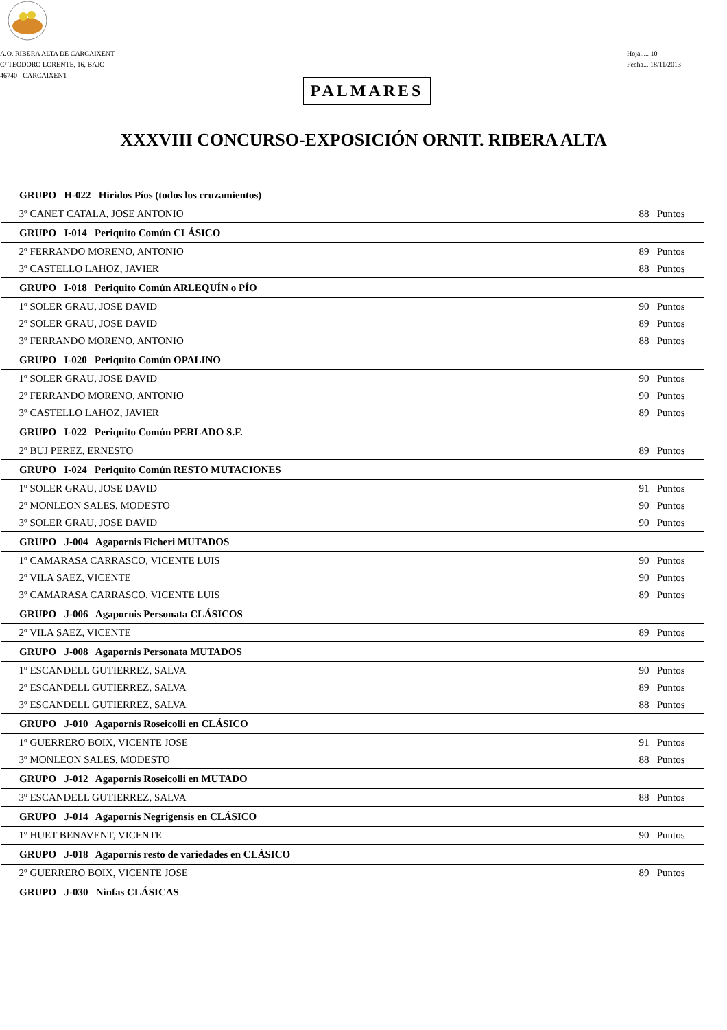A.O. RIBERA ALTA DE CARCAIXENT
C/ TEODORO LORENTE, 16, BAJO
46740 - CARCAIXENT
Hoja..... 10
Fecha... 18/11/2013
PALMARES
XXXVIII CONCURSO-EXPOSICIÓN ORNIT. RIBERA ALTA
| GRUPO H-022 Hiridos Píos (todos los cruzamientos) | |
| 3º CANET CATALA, JOSE ANTONIO | 88 Puntos |
| GRUPO I-014 Periquito Común CLÁSICO | |
| 2º FERRANDO MORENO, ANTONIO | 89 Puntos |
| 3º CASTELLO LAHOZ, JAVIER | 88 Puntos |
| GRUPO I-018 Periquito Común ARLEQUÍN o PÍO | |
| 1º SOLER GRAU, JOSE DAVID | 90 Puntos |
| 2º SOLER GRAU, JOSE DAVID | 89 Puntos |
| 3º FERRANDO MORENO, ANTONIO | 88 Puntos |
| GRUPO I-020 Periquito Común OPALINO | |
| 1º SOLER GRAU, JOSE DAVID | 90 Puntos |
| 2º FERRANDO MORENO, ANTONIO | 90 Puntos |
| 3º CASTELLO LAHOZ, JAVIER | 89 Puntos |
| GRUPO I-022 Periquito Común PERLADO S.F. | |
| 2º BUJ PEREZ, ERNESTO | 89 Puntos |
| GRUPO I-024 Periquito Común RESTO MUTACIONES | |
| 1º SOLER GRAU, JOSE DAVID | 91 Puntos |
| 2º MONLEON SALES, MODESTO | 90 Puntos |
| 3º SOLER GRAU, JOSE DAVID | 90 Puntos |
| GRUPO J-004 Agapornis Ficheri MUTADOS | |
| 1º CAMARASA CARRASCO, VICENTE LUIS | 90 Puntos |
| 2º VILA SAEZ, VICENTE | 90 Puntos |
| 3º CAMARASA CARRASCO, VICENTE LUIS | 89 Puntos |
| GRUPO J-006 Agapornis Personata CLÁSICOS | |
| 2º VILA SAEZ, VICENTE | 89 Puntos |
| GRUPO J-008 Agapornis Personata MUTADOS | |
| 1º ESCANDELL GUTIERREZ, SALVA | 90 Puntos |
| 2º ESCANDELL GUTIERREZ, SALVA | 89 Puntos |
| 3º ESCANDELL GUTIERREZ, SALVA | 88 Puntos |
| GRUPO J-010 Agapornis Roseicolli en CLÁSICO | |
| 1º GUERRERO BOIX, VICENTE JOSE | 91 Puntos |
| 3º MONLEON SALES, MODESTO | 88 Puntos |
| GRUPO J-012 Agapornis Roseicolli en MUTADO | |
| 3º ESCANDELL GUTIERREZ, SALVA | 88 Puntos |
| GRUPO J-014 Agapornis Negrigensis en CLÁSICO | |
| 1º HUET BENAVENT, VICENTE | 90 Puntos |
| GRUPO J-018 Agapornis resto de variedades en CLÁSICO | |
| 2º GUERRERO BOIX, VICENTE JOSE | 89 Puntos |
| GRUPO J-030 Ninfas CLÁSICAS | |